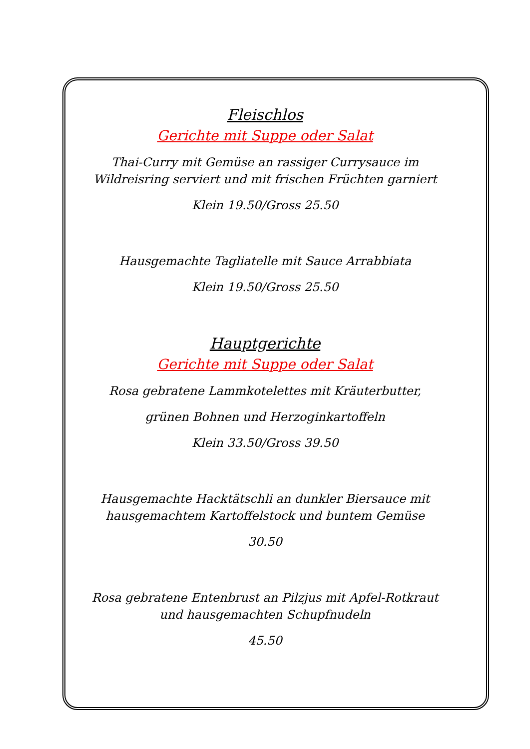Fleischlos
Gerichte mit Suppe oder Salat
Thai-Curry mit Gemüse an rassiger Currysauce im Wildreisring serviert und mit frischen Früchten garniert
Klein 19.50/Gross 25.50
Hausgemachte Tagliatelle mit Sauce Arrabbiata
Klein 19.50/Gross 25.50
Hauptgerichte
Gerichte mit Suppe oder Salat
Rosa gebratene Lammkotelettes mit Kräuterbutter,
grünen Bohnen und Herzoginkartoffeln
Klein 33.50/Gross 39.50
Hausgemachte Hacktätschli an dunkler Biersauce mit hausgemachtem Kartoffelstock und buntem Gemüse
30.50
Rosa gebratene Entenbrust an Pilzjus mit Apfel-Rotkraut und hausgemachten Schupfnudeln
45.50